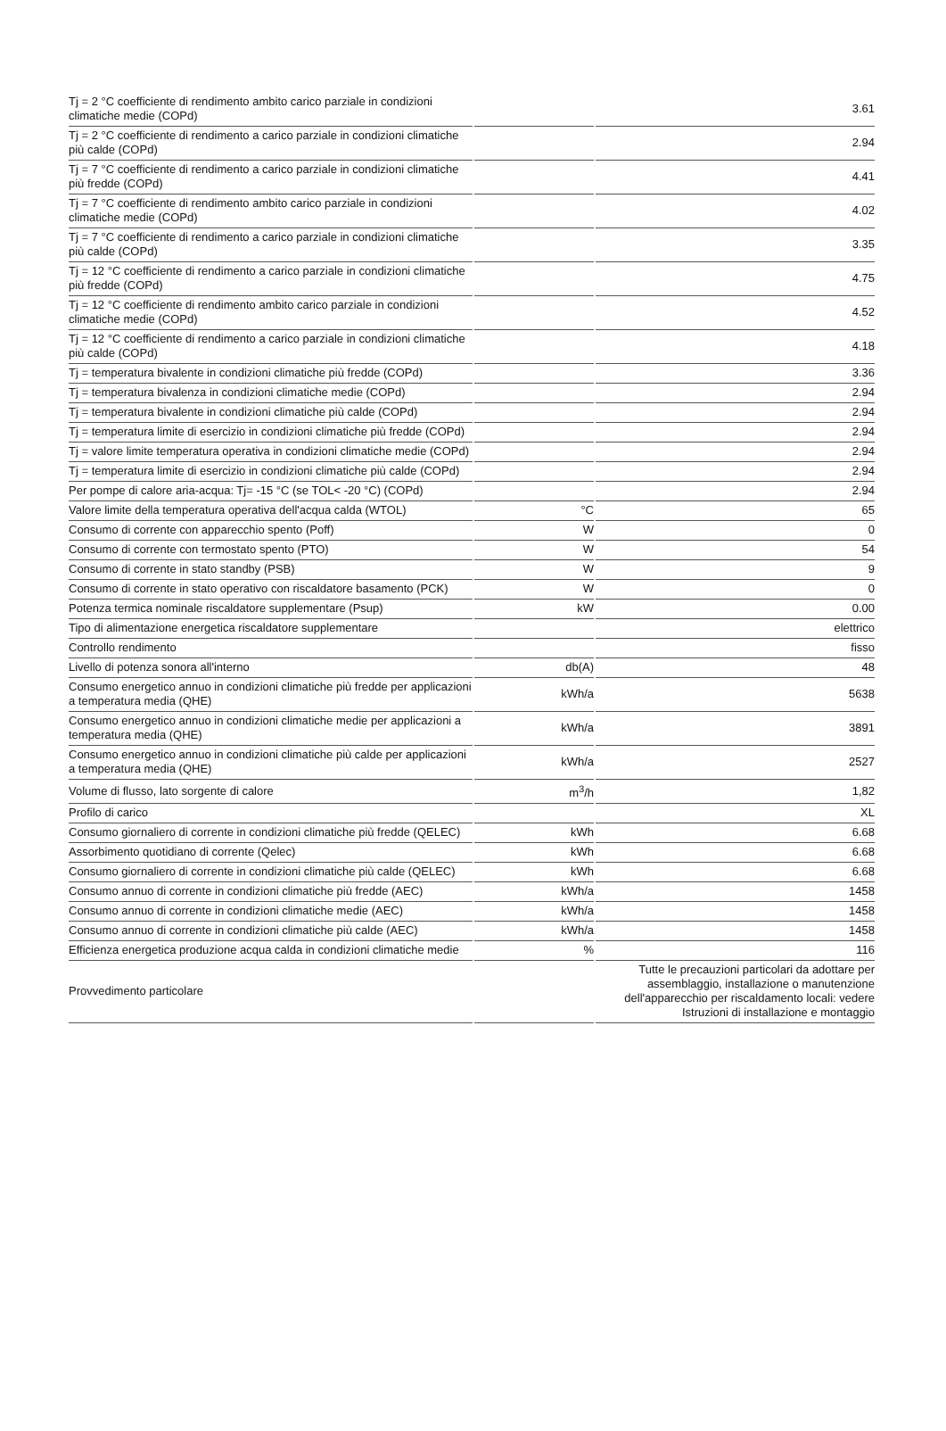| Tj = 2 °C coefficiente di rendimento ambito carico parziale in condizioni climatiche medie (COPd) | | 3.61 |
| Tj = 2 °C coefficiente di rendimento a carico parziale in condizioni climatiche più calde (COPd) | | 2.94 |
| Tj = 7 °C coefficiente di rendimento a carico parziale in condizioni climatiche più fredde (COPd) | | 4.41 |
| Tj = 7 °C coefficiente di rendimento ambito carico parziale in condizioni climatiche medie (COPd) | | 4.02 |
| Tj = 7 °C coefficiente di rendimento a carico parziale in condizioni climatiche più calde (COPd) | | 3.35 |
| Tj = 12 °C coefficiente di rendimento a carico parziale in condizioni climatiche più fredde (COPd) | | 4.75 |
| Tj = 12 °C coefficiente di rendimento ambito carico parziale in condizioni climatiche medie (COPd) | | 4.52 |
| Tj = 12 °C coefficiente di rendimento a carico parziale in condizioni climatiche più calde (COPd) | | 4.18 |
| Tj = temperatura bivalente in condizioni climatiche più fredde (COPd) | | 3.36 |
| Tj = temperatura bivalenza in condizioni climatiche medie (COPd) | | 2.94 |
| Tj = temperatura bivalente in condizioni climatiche più calde (COPd) | | 2.94 |
| Tj = temperatura limite di esercizio in condizioni climatiche più fredde (COPd) | | 2.94 |
| Tj = valore limite temperatura operativa in condizioni climatiche medie (COPd) | | 2.94 |
| Tj = temperatura limite di esercizio in condizioni climatiche più calde (COPd) | | 2.94 |
| Per pompe di calore aria-acqua: Tj= -15 °C (se TOL< -20 °C) (COPd) | | 2.94 |
| Valore limite della temperatura operativa dell'acqua calda (WTOL) | °C | 65 |
| Consumo di corrente con apparecchio spento (Poff) | W | 0 |
| Consumo di corrente con termostato spento (PTO) | W | 54 |
| Consumo di corrente in stato standby (PSB) | W | 9 |
| Consumo di corrente in stato operativo con riscaldatore basamento (PCK) | W | 0 |
| Potenza termica nominale riscaldatore supplementare (Psup) | kW | 0.00 |
| Tipo di alimentazione energetica riscaldatore supplementare | | elettrico |
| Controllo rendimento | | fisso |
| Livello di potenza sonora all'interno | db(A) | 48 |
| Consumo energetico annuo in condizioni climatiche più fredde per applicazioni a temperatura media (QHE) | kWh/a | 5638 |
| Consumo energetico annuo in condizioni climatiche medie per applicazioni a temperatura media (QHE) | kWh/a | 3891 |
| Consumo energetico annuo in condizioni climatiche più calde per applicazioni a temperatura media (QHE) | kWh/a | 2527 |
| Volume di flusso, lato sorgente di calore | m<sup>3</sup>/h | 1,82 |
| Profilo di carico | | XL |
| Consumo giornaliero di corrente in condizioni climatiche più fredde (QELEC) | kWh | 6.68 |
| Assorbimento quotidiano di corrente (Qelec) | kWh | 6.68 |
| Consumo giornaliero di corrente in condizioni climatiche più calde (QELEC) | kWh | 6.68 |
| Consumo annuo di corrente in condizioni climatiche più fredde (AEC) | kWh/a | 1458 |
| Consumo annuo di corrente in condizioni climatiche medie (AEC) | kWh/a | 1458 |
| Consumo annuo di corrente in condizioni climatiche più calde (AEC) | kWh/a | 1458 |
| Efficienza energetica produzione acqua calda in condizioni climatiche medie | % | 116 |
| Provvedimento particolare | | Tutte le precauzioni particolari da adottare per assemblaggio, installazione o manutenzione dell'apparecchio per riscaldamento locali: vedere Istruzioni di installazione e montaggio |